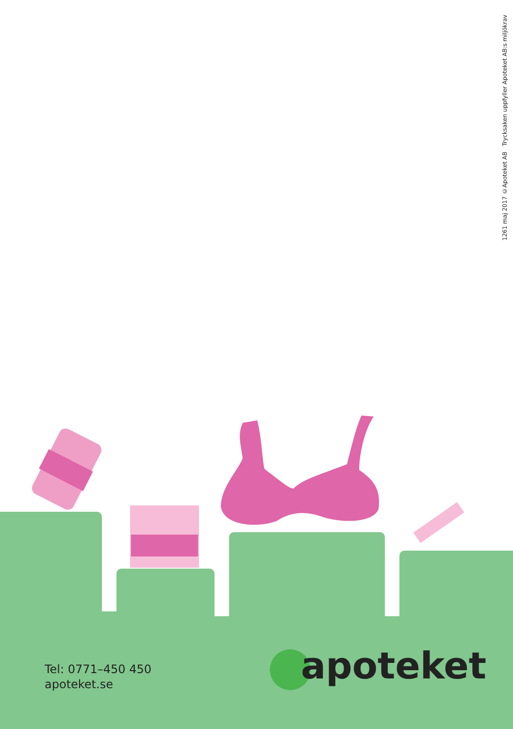1261 maj 2017 ©Apoteket AB Trycksaken uppfyller Apoteket AB:s miljökrav
apoteket
Tel: 0771–450 450
apoteket.se